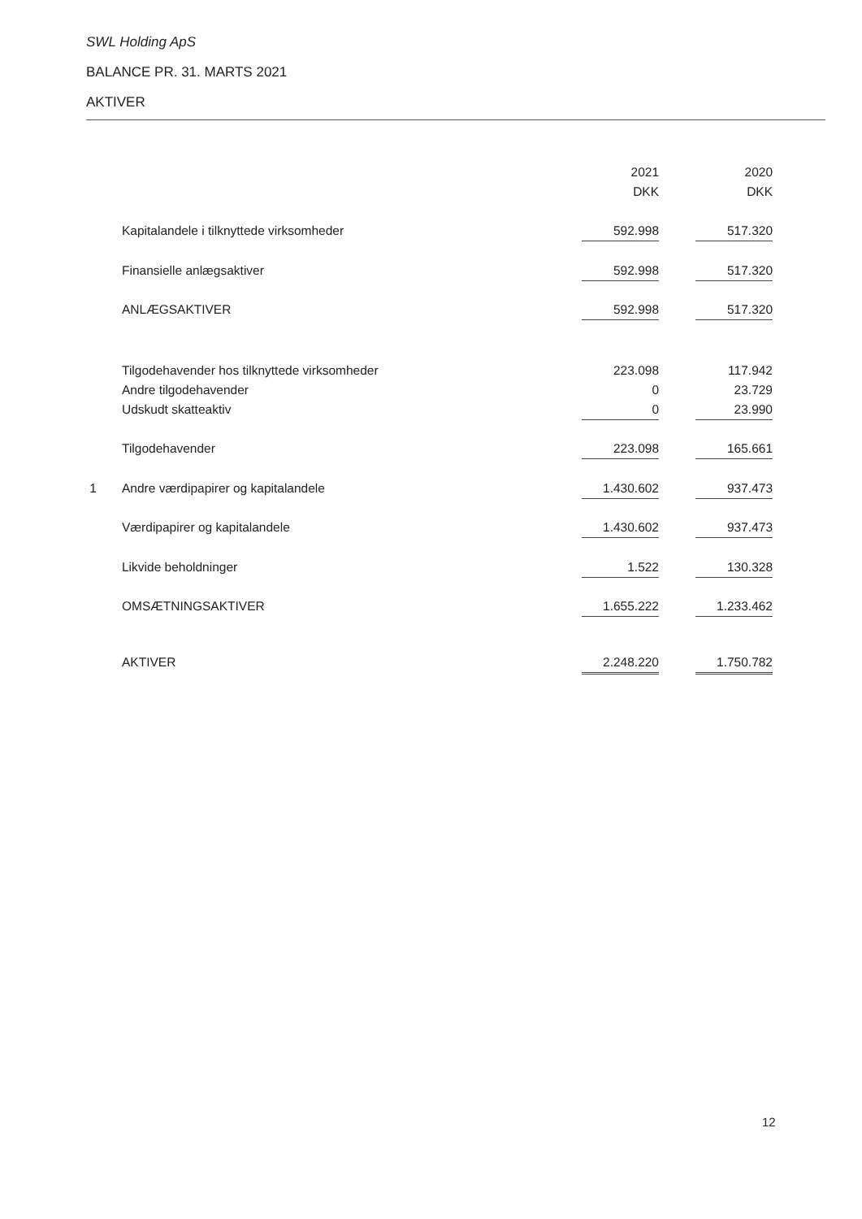SWL Holding ApS
BALANCE PR. 31. MARTS 2021
AKTIVER
| | | 2021 | | 2020 |
| --- | --- | --- | --- | --- |
| | | DKK | | DKK |
| | Kapitalandele i tilknyttede virksomheder | 592.998 | | 517.320 |
| | Finansielle anlægsaktiver | 592.998 | | 517.320 |
| | ANLÆGSAKTIVER | 592.998 | | 517.320 |
| | Tilgodehavender hos tilknyttede virksomheder | 223.098 | | 117.942 |
| | Andre tilgodehavender | 0 | | 23.729 |
| | Udskudt skatteaktiv | 0 | | 23.990 |
| | Tilgodehavender | 223.098 | | 165.661 |
| 1 | Andre værdipapirer og kapitalandele | 1.430.602 | | 937.473 |
| | Værdipapirer og kapitalandele | 1.430.602 | | 937.473 |
| | Likvide beholdninger | 1.522 | | 130.328 |
| | OMSÆTNINGSAKTIVER | 1.655.222 | | 1.233.462 |
| | AKTIVER | 2.248.220 | | 1.750.782 |
12